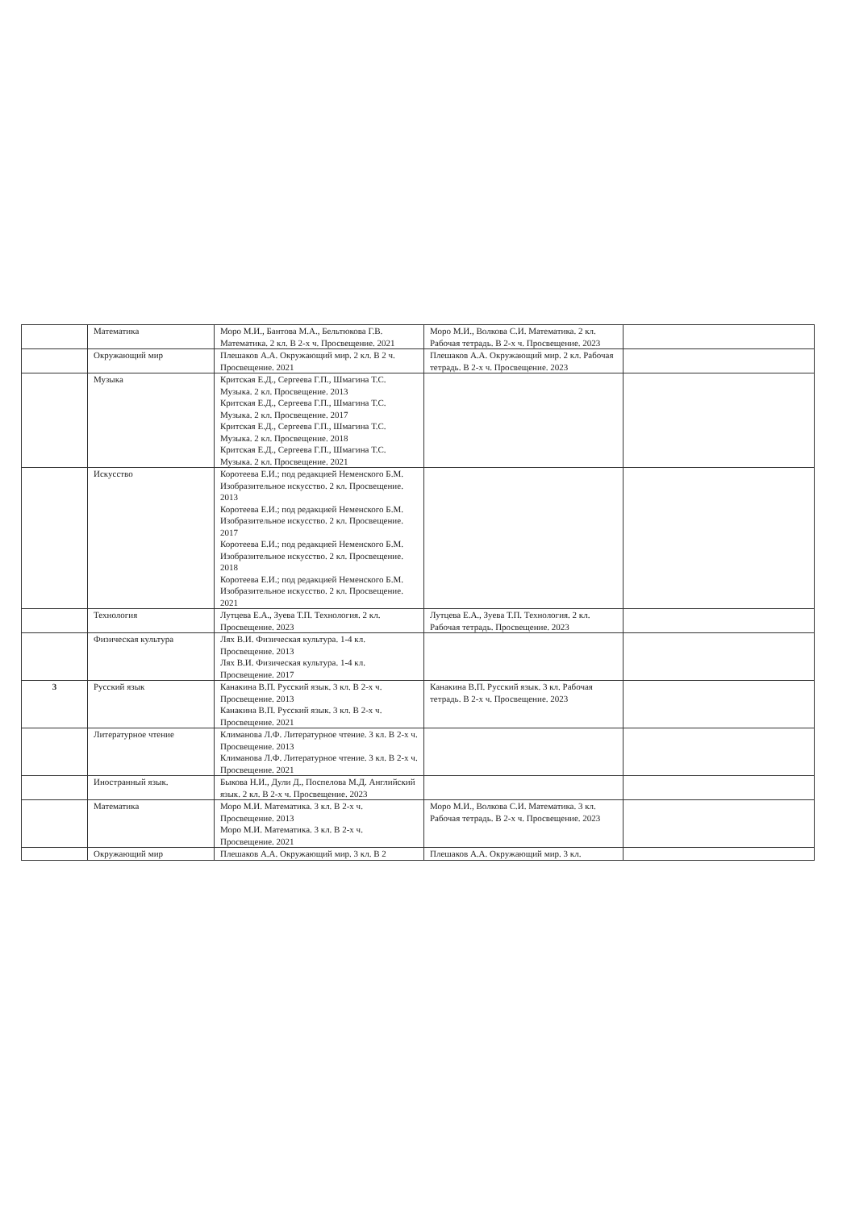| | Математика | Моро М.И., Бантова М.А., Бельтюкова Г.В. Математика. 2 кл. В 2-х ч. Просвещение. 2021 | Моро М.И., Волкова С.И. Математика. 2 кл. Рабочая тетрадь. В 2-х ч. Просвещение. 2023 | |
| | Окружающий мир | Плешаков А.А. Окружающий мир. 2 кл. В 2 ч. Просвещение. 2021 | Плешаков А.А. Окружающий мир. 2 кл. Рабочая тетрадь. В 2-х ч. Просвещение. 2023 | |
| | Музыка | Критская Е.Д., Сергеева Г.П., Шмагина Т.С. Музыка. 2 кл. Просвещение. 2013 Критская Е.Д., Сергеева Г.П., Шмагина Т.С. Музыка. 2 кл. Просвещение. 2017 Критская Е.Д., Сергеева Г.П., Шмагина Т.С. Музыка. 2 кл. Просвещение. 2018 Критская Е.Д., Сергеева Г.П., Шмагина Т.С. Музыка. 2 кл. Просвещение. 2021 | | |
| | Искусство | Коротеева Е.И.; под редакцией Неменского Б.М. Изобразительное искусство. 2 кл. Просвещение. 2013 Коротеева Е.И.; под редакцией Неменского Б.М. Изобразительное искусство. 2 кл. Просвещение. 2017 Коротеева Е.И.; под редакцией Неменского Б.М. Изобразительное искусство. 2 кл. Просвещение. 2018 Коротеева Е.И.; под редакцией Неменского Б.М. Изобразительное искусство. 2 кл. Просвещение. 2021 | | |
| | Технология | Лутцева Е.А., Зуева Т.П. Технология. 2 кл. Просвещение. 2023 | Лутцева Е.А., Зуева Т.П. Технология. 2 кл. Рабочая тетрадь. Просвещение. 2023 | |
| | Физическая культура | Лях В.И. Физическая культура. 1-4 кл. Просвещение. 2013 Лях В.И. Физическая культура. 1-4 кл. Просвещение. 2017 | | |
| 3 | Русский язык | Канакина В.П. Русский язык. 3 кл. В 2-х ч. Просвещение. 2013 Канакина В.П. Русский язык. 3 кл. В 2-х ч. Просвещение. 2021 | Канакина В.П. Русский язык. 3 кл. Рабочая тетрадь. В 2-х ч. Просвещение. 2023 | |
| | Литературное чтение | Климанова Л.Ф. Литературное чтение. 3 кл. В 2-х ч. Просвещение. 2013 Климанова Л.Ф. Литературное чтение. 3 кл. В 2-х ч. Просвещение. 2021 | | |
| | Иностранный язык. | Быкова Н.И., Дули Д., Поспелова М.Д. Английский язык. 2 кл. В 2-х ч. Просвещение. 2023 | | |
| | Математика | Моро М.И. Математика. 3 кл. В 2-х ч. Просвещение. 2013 Моро М.И. Математика. 3 кл. В 2-х ч. Просвещение. 2021 | Моро М.И., Волкова С.И. Математика. 3 кл. Рабочая тетрадь. В 2-х ч. Просвещение. 2023 | |
| | Окружающий мир | Плешаков А.А. Окружающий мир. 3 кл. В 2 | Плешаков А.А. Окружающий мир. 3 кл. | |